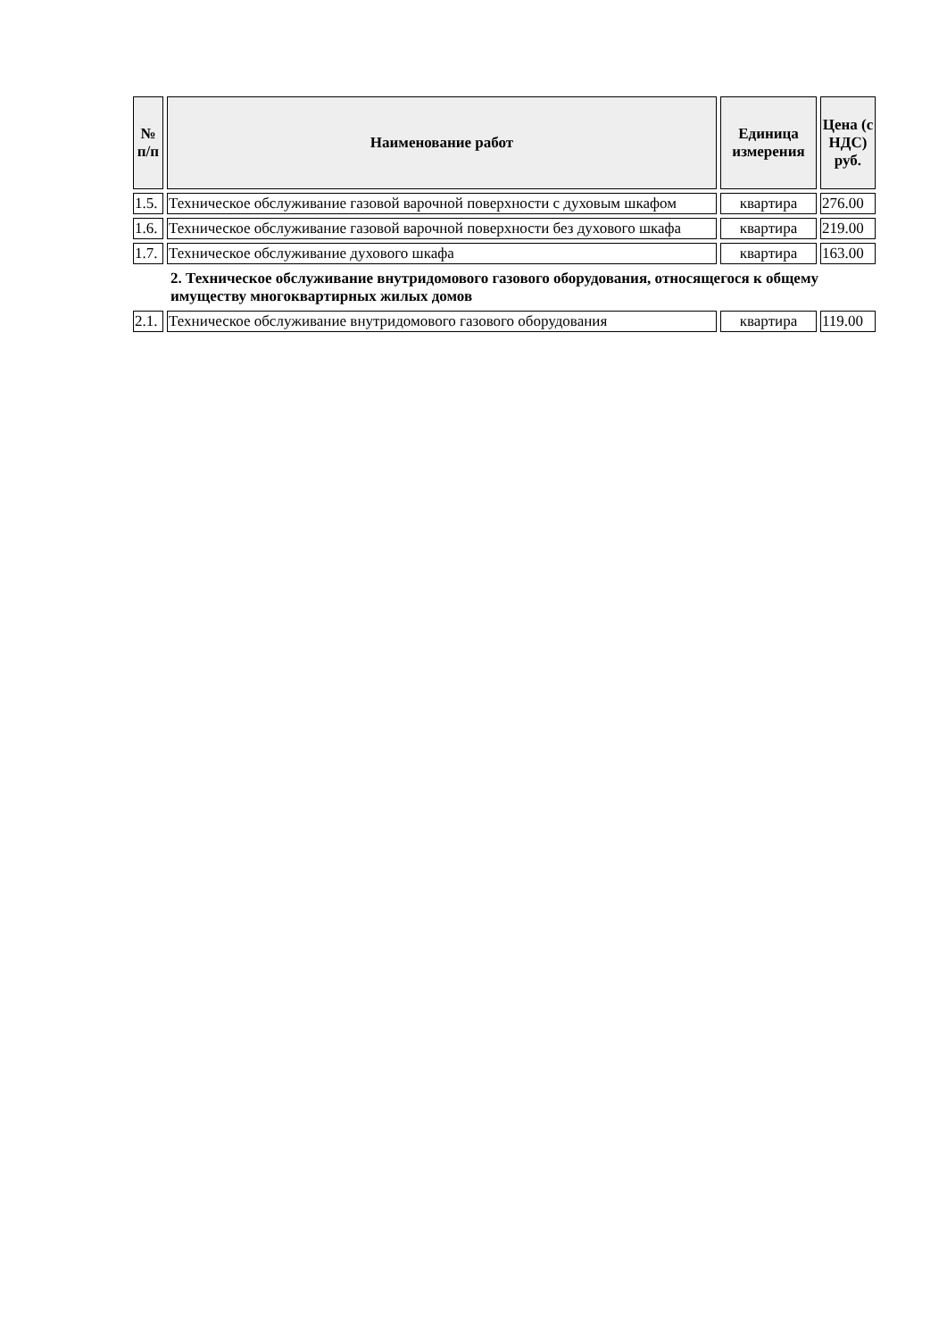| № п/п | Наименование работ | Единица измерения | Цена (с НДС) руб. |
| --- | --- | --- | --- |
| 1.5. | Техническое обслуживание газовой варочной поверхности с духовым шкафом | квартира | 276.00 |
| 1.6. | Техническое обслуживание газовой варочной поверхности без духового шкафа | квартира | 219.00 |
| 1.7. | Техническое обслуживание духового шкафа | квартира | 163.00 |
2. Техническое обслуживание внутридомового газового оборудования, относящегося к общему имуществу многоквартирных жилых домов
| 2.1. | Техническое обслуживание внутридомового газового оборудования | квартира | 119.00 |